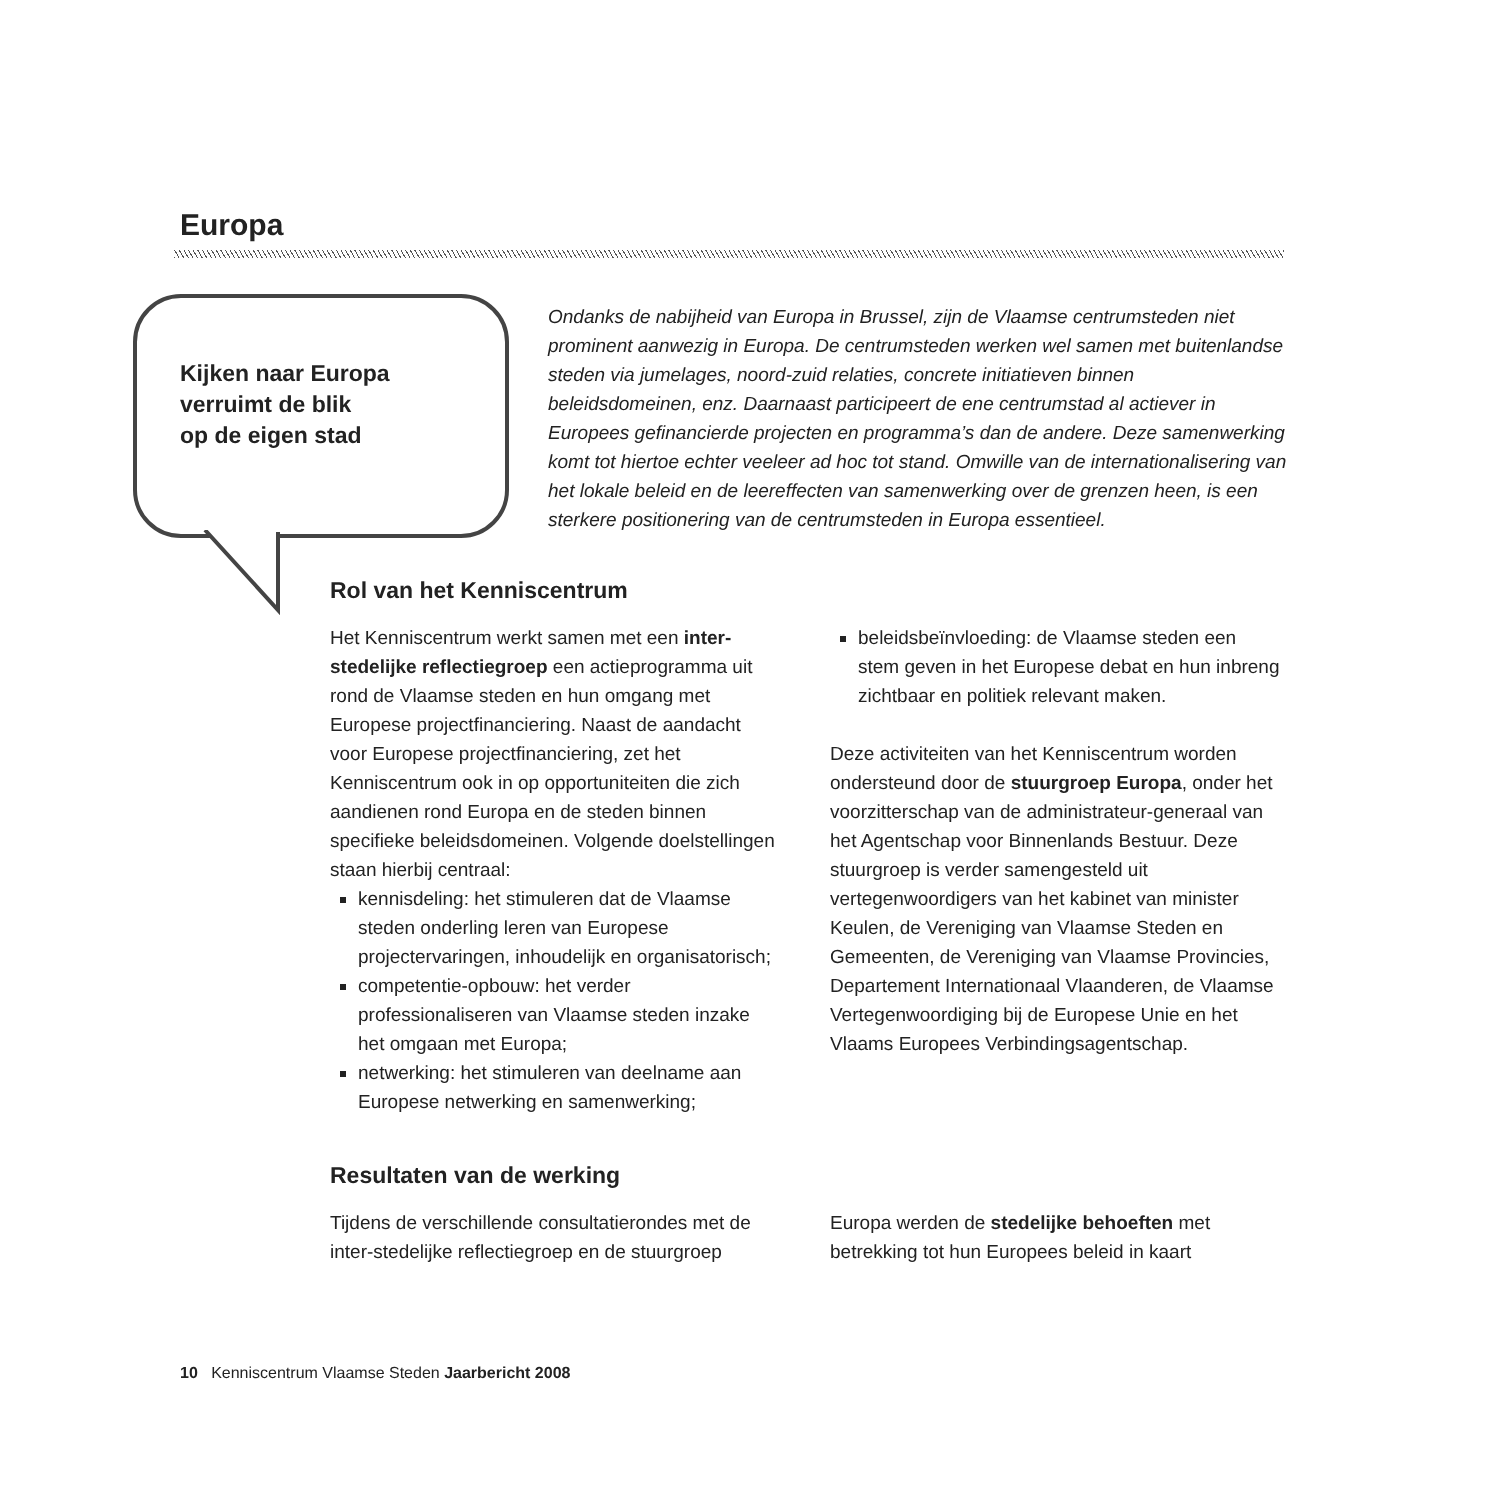Europa
Kijken naar Europa
verruimt de blik
op de eigen stad
Ondanks de nabijheid van Europa in Brussel, zijn de Vlaamse centrumsteden niet prominent aanwezig in Europa. De centrumsteden werken wel samen met buitenlandse steden via jumelages, noord-zuid relaties, concrete initiatieven binnen beleidsdomeinen, enz. Daarnaast participeert de ene centrumstad al actiever in Europees gefinancierde projecten en programma’s dan de andere. Deze samenwerking komt tot hiertoe echter veeleer ad hoc tot stand. Omwille van de internationalisering van het lokale beleid en de leereffecten van samenwerking over de grenzen heen, is een sterkere positionering van de centrumsteden in Europa essentieel.
Rol van het Kenniscentrum
Het Kenniscentrum werkt samen met een inter-stedelijke reflectiegroep een actieprogramma uit rond de Vlaamse steden en hun omgang met Europese projectfinanciering. Naast de aandacht voor Europese projectfinanciering, zet het Kenniscentrum ook in op opportuniteiten die zich aandienen rond Europa en de steden binnen specifieke beleidsdomeinen. Volgende doelstellingen staan hierbij centraal:
kennisdeling: het stimuleren dat de Vlaamse steden onderling leren van Europese projectervaringen, inhoudelijk en organisatorisch;
competentie-opbouw: het verder professionaliseren van Vlaamse steden inzake het omgaan met Europa;
netwerking: het stimuleren van deelname aan Europese netwerking en samenwerking;
beleidsbeïnvloeding: de Vlaamse steden een stem geven in het Europese debat en hun inbreng zichtbaar en politiek relevant maken.
Deze activiteiten van het Kenniscentrum worden ondersteund door de stuurgroep Europa, onder het voorzitterschap van de administrateur-generaal van het Agentschap voor Binnenlands Bestuur. Deze stuurgroep is verder samengesteld uit vertegenwoordigers van het kabinet van minister Keulen, de Vereniging van Vlaamse Steden en Gemeenten, de Vereniging van Vlaamse Provincies, Departement Internationaal Vlaanderen, de Vlaamse Vertegenwoordiging bij de Europese Unie en het Vlaams Europees Verbindingsagentschap.
Resultaten van de werking
Tijdens de verschillende consultatierondes met de inter-stedelijke reflectiegroep en de stuurgroep
Europa werden de stedelijke behoeften met betrekking tot hun Europees beleid in kaart
10 Kenniscentrum Vlaamse Steden Jaarbericht 2008